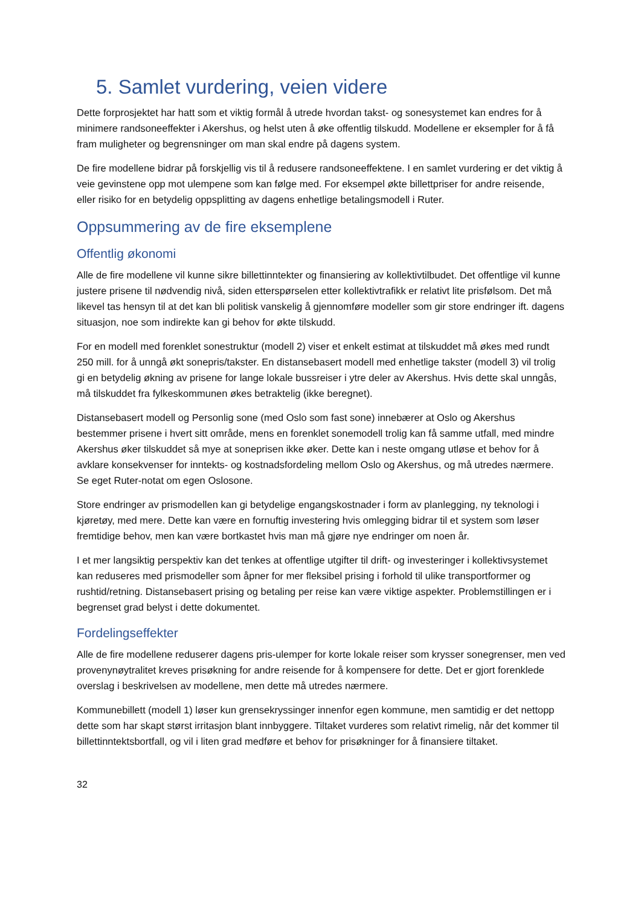5. Samlet vurdering, veien videre
Dette forprosjektet har hatt som et viktig formål å utrede hvordan takst- og sonesystemet kan endres for å minimere randsoneeffekter i Akershus, og helst uten å øke offentlig tilskudd. Modellene er eksempler for å få fram muligheter og begrensninger om man skal endre på dagens system.
De fire modellene bidrar på forskjellig vis til å redusere randsoneeffektene. I en samlet vurdering er det viktig å veie gevinstene opp mot ulempene som kan følge med. For eksempel økte billettpriser for andre reisende, eller risiko for en betydelig oppsplitting av dagens enhetlige betalingsmodell i Ruter.
Oppsummering av de fire eksemplene
Offentlig økonomi
Alle de fire modellene vil kunne sikre billettinntekter og finansiering av kollektivtilbudet. Det offentlige vil kunne justere prisene til nødvendig nivå, siden etterspørselen etter kollektivtrafikk er relativt lite prisfølsom. Det må likevel tas hensyn til at det kan bli politisk vanskelig å gjennomføre modeller som gir store endringer ift. dagens situasjon, noe som indirekte kan gi behov for økte tilskudd.
For en modell med forenklet sonestruktur (modell 2) viser et enkelt estimat at tilskuddet må økes med rundt 250 mill. for å unngå økt sonepris/takster. En distansebasert modell med enhetlige takster (modell 3) vil trolig gi en betydelig økning av prisene for lange lokale bussreiser i ytre deler av Akershus. Hvis dette skal unngås, må tilskuddet fra fylkeskommunen økes betraktelig (ikke beregnet).
Distansebasert modell og Personlig sone (med Oslo som fast sone) innebærer at Oslo og Akershus bestemmer prisene i hvert sitt område, mens en forenklet sonemodell trolig kan få samme utfall, med mindre Akershus øker tilskuddet så mye at soneprisen ikke øker. Dette kan i neste omgang utløse et behov for å avklare konsekvenser for inntekts- og kostnadsfordeling mellom Oslo og Akershus, og må utredes nærmere. Se eget Ruter-notat om egen Oslosone.
Store endringer av prismodellen kan gi betydelige engangskostnader i form av planlegging, ny teknologi i kjøretøy, med mere. Dette kan være en fornuftig investering hvis omlegging bidrar til et system som løser fremtidige behov, men kan være bortkastet hvis man må gjøre nye endringer om noen år.
I et mer langsiktig perspektiv kan det tenkes at offentlige utgifter til drift- og investeringer i kollektivsystemet kan reduseres med prismodeller som åpner for mer fleksibel prising i forhold til ulike transportformer og rushtid/retning. Distansebasert prising og betaling per reise kan være viktige aspekter. Problemstillingen er i begrenset grad belyst i dette dokumentet.
Fordelingseffekter
Alle de fire modellene reduserer dagens pris-ulemper for korte lokale reiser som krysser sonegrenser, men ved provenynøytralitet kreves prisøkning for andre reisende for å kompensere for dette. Det er gjort forenklede overslag i beskrivelsen av modellene, men dette må utredes nærmere.
Kommunebillett (modell 1) løser kun grensekryssinger innenfor egen kommune, men samtidig er det nettopp dette som har skapt størst irritasjon blant innbyggere. Tiltaket vurderes som relativt rimelig, når det kommer til billettinntektsbortfall, og vil i liten grad medføre et behov for prisøkninger for å finansiere tiltaket.
32